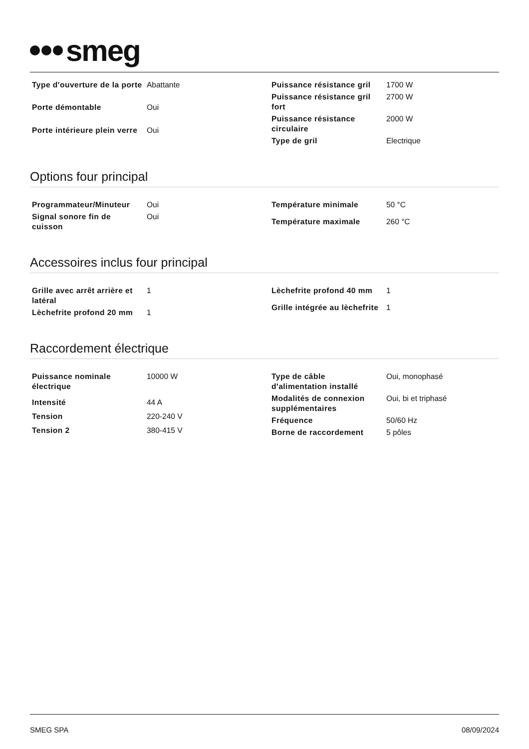smeg
| Type d'ouverture de la porte | Abattante |
| Porte démontable | Oui |
| Porte intérieure plein verre | Oui |
| Puissance résistance gril | 1700 W |
| Puissance résistance gril fort | 2700 W |
| Puissance résistance circulaire | 2000 W |
| Type de gril | Electrique |
Options four principal
| Programmateur/Minuteur | Oui |
| Signal sonore fin de cuisson | Oui |
| Température minimale | 50 °C |
| Température maximale | 260 °C |
Accessoires inclus four principal
| Grille avec arrêt arrière et latéral | 1 |
| Lèchefrite profond 20 mm | 1 |
| Lèchefrite profond 40 mm | 1 |
| Grille intégrée au lèchefrite | 1 |
Raccordement électrique
| Puissance nominale électrique | 10000 W |
| Intensité | 44 A |
| Tension | 220-240 V |
| Tension 2 | 380-415 V |
| Type de câble d'alimentation installé | Oui, monophasé |
| Modalités de connexion supplémentaires | Oui, bi et triphasé |
| Fréquence | 50/60 Hz |
| Borne de raccordement | 5 pôles |
SMEG SPA 08/09/2024